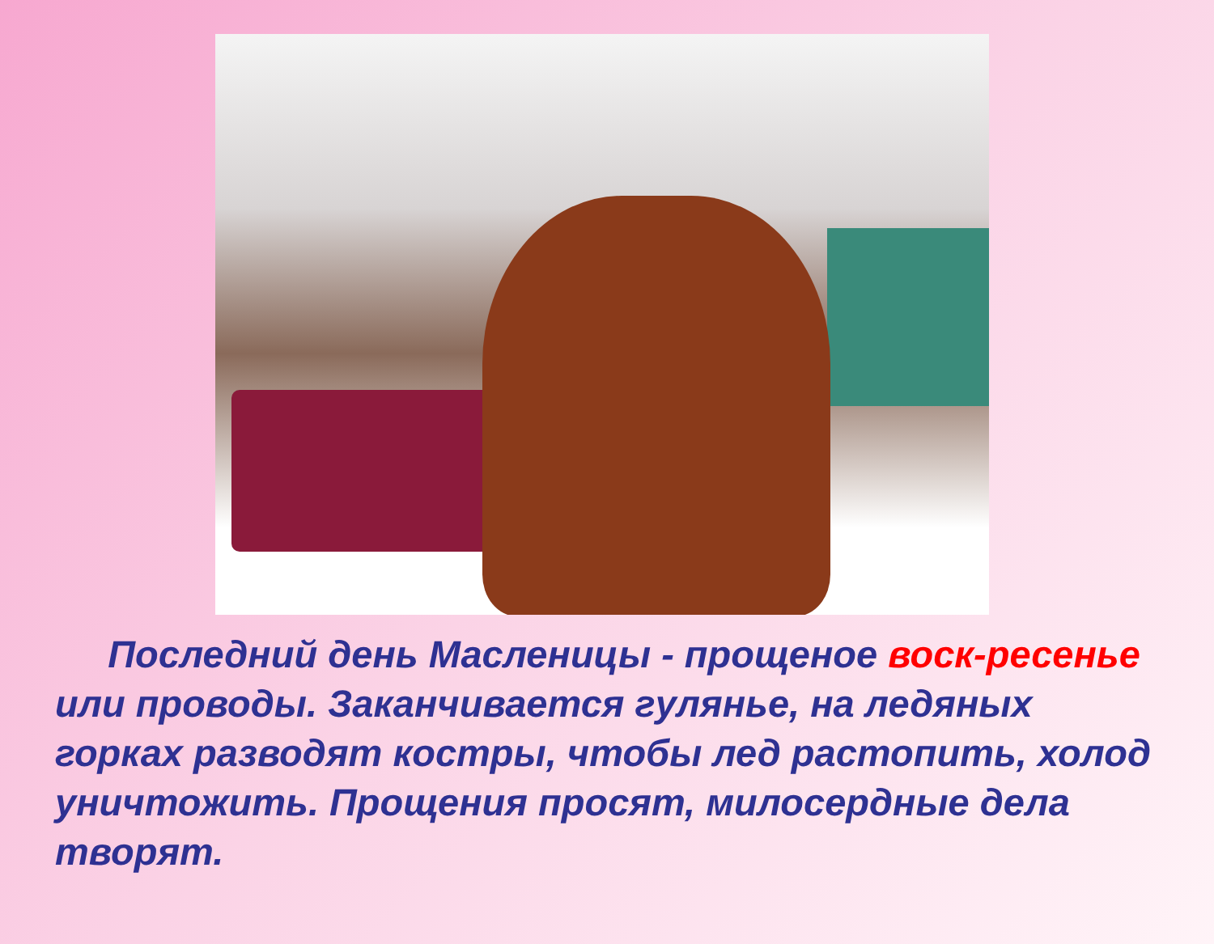Последний день Масленицы - прощеное воск-ресенье или проводы. Заканчивается гулянье, на ледяных горках разводят костры, чтобы лед растопить, холод уничтожить. Прощения просят, милосердные дела творят.